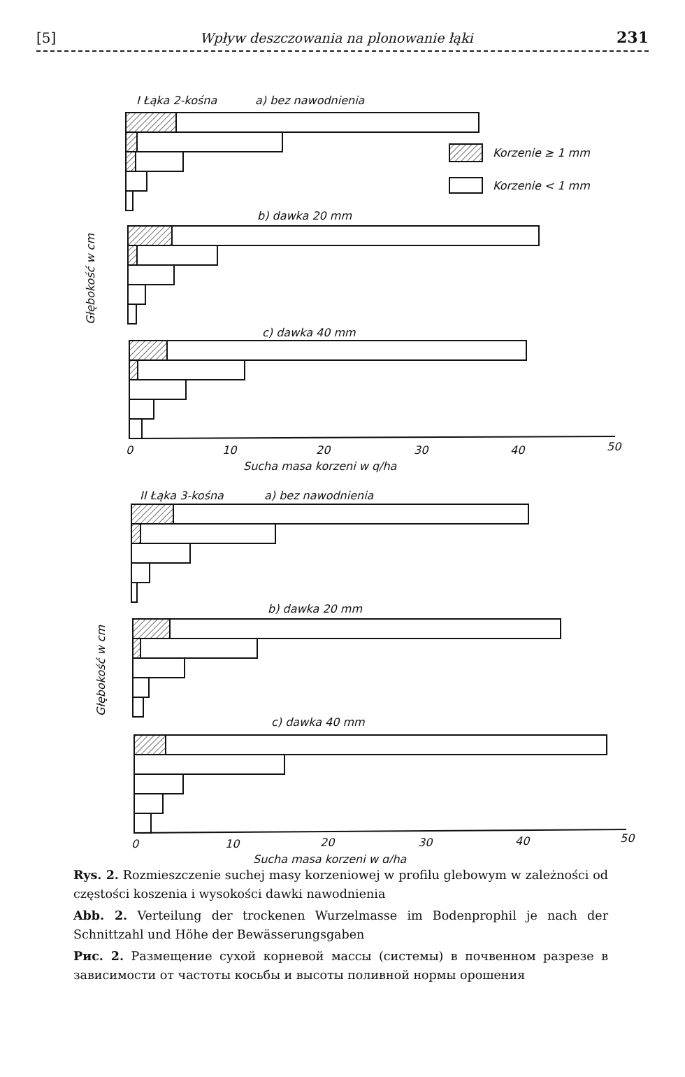[5] Wpływ deszczowania na plonowanie łąki 231
I Łąka 2-kośna
a) bez nawodnienia
Korzenie ≥ 1 mm
Korzenie < 1 mm
b) dawka 20 mm
c) dawka 40 mm
0
10
20
30
40
50
Sucha masa korzeni w q/ha
Głębokość w cm
II Łąka 3-kośna
a) bez nawodnienia
b) dawka 20 mm
c) dawka 40 mm
0
10
20
30
40
50
Sucha masa korzeni w q/ha
Głębokość w cm
Rys. 2. Rozmieszczenie suchej masy korzeniowej w profilu glebowym w zależności od częstości koszenia i wysokości dawki nawodnienia
Abb. 2. Verteilung der trockenen Wurzelmasse im Bodenprophil je nach der Schnittzahl und Höhe der Bewässerungsgaben
Рис. 2. Размещение сухой корневой массы (системы) в почвенном разрезе в зависимости от частоты косьбы и высоты поливной нормы орошения